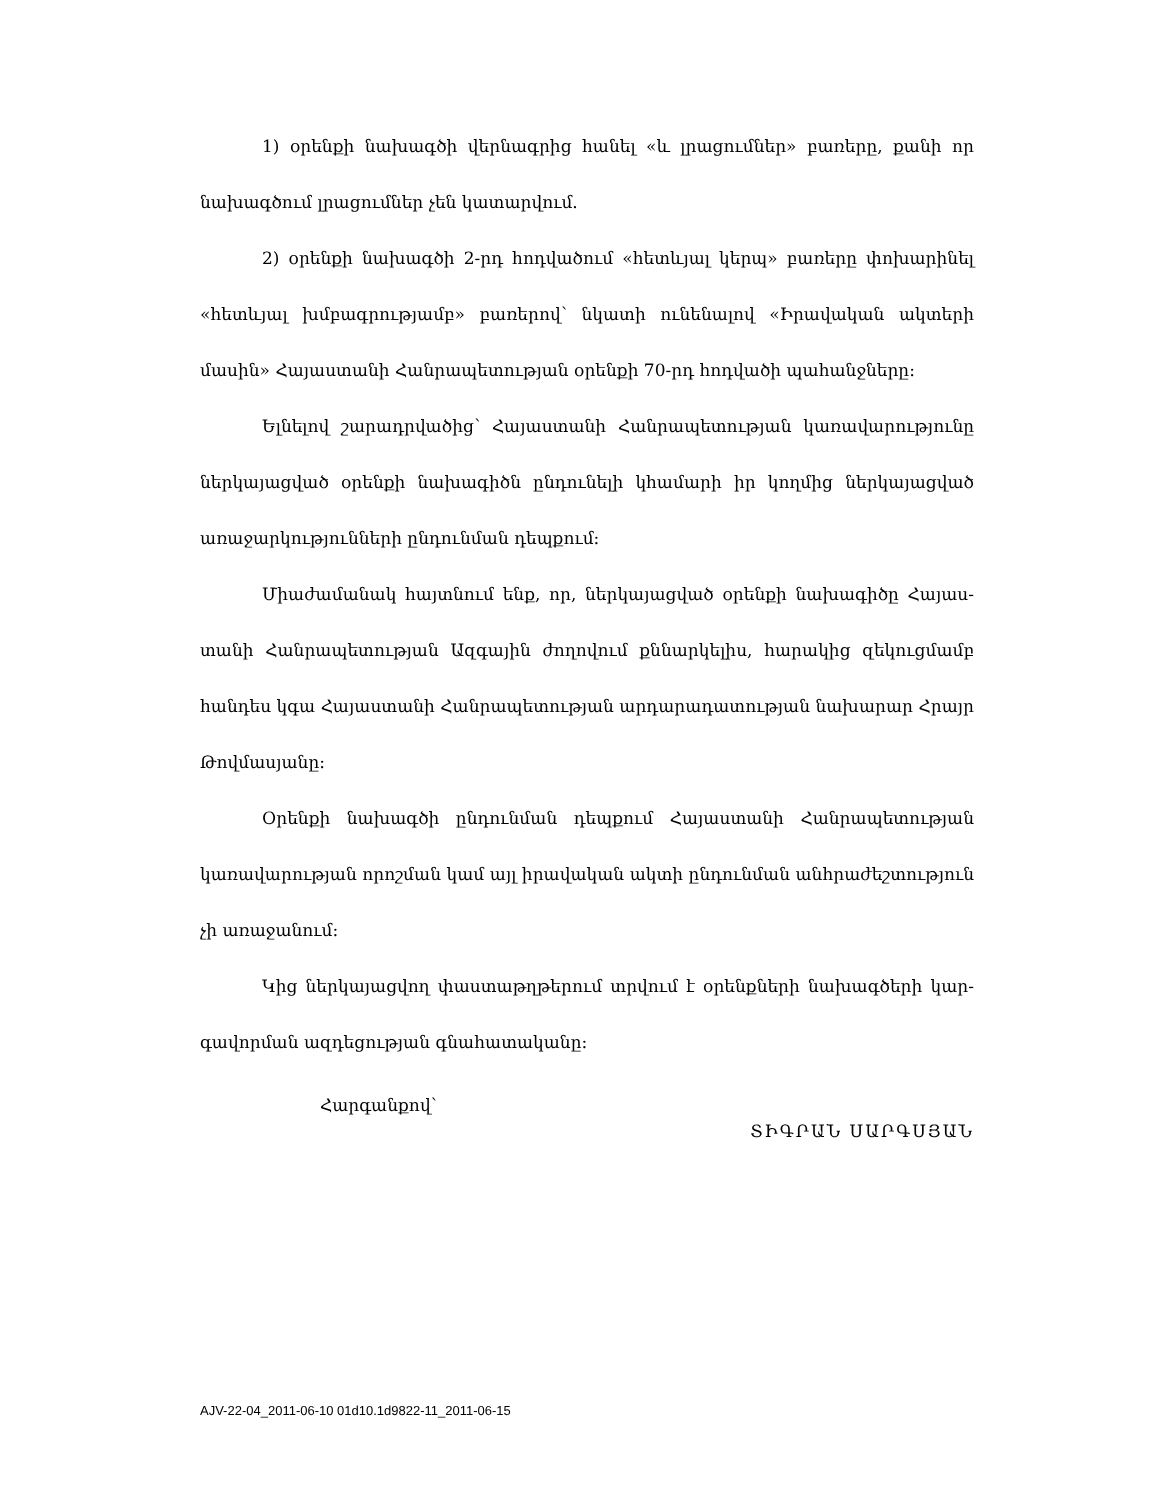1) օրենքի նախագծի վերնագրից հանել «և լրացումներ» բառերը, քանի որ նախագծում լրացումներ չեն կատարվում.
2) օրենքի նախագծի 2-րդ հոդվածում «հետևյալ կերպ» բառերը փոխարինել «հետևյալ խմբագրությամբ» բառերով՝ նկատի ունենալով «Իրավական ակտերի մասին» Հայաստանի Հանրապետության օրենքի 70-րդ հոդվածի պահանջները:
Ելնելով շարադրվածից՝ Հայաստանի Հանրապետության կառավարությունը ներ­կայացված օրենքի նախագիծն ընդունելի կհամարի իր կողմից ներկայացված առա­ջարկությունների ընդունման դեպքում:
Միաժամանակ հայտնում ենք, որ, ներկայացված օրենքի նախագիծը Հայաս­տանի Հանրապետության Ազգային ժողովում քննարկելիս, հարակից զեկուցմամբ հանդես կգա Հայաստանի Հանրապետության արդարադատության նախարար Հրայր Թովմասյանը:
Օրենքի նախագծի ընդունման դեպքում Հայաստանի Հանրապետության կառա­վարության որոշման կամ այլ իրավական ակտի ընդունման անհրաժեշտություն չի առաջանում:
Կից ներկայացվող փաստաթղթերում տրվում է օրենքների նախագծերի կար­գավորման ազդեցության գնահատականը:
Հարգանքով՝
ՏԻԳՐԱՆ ՍԱՐԳՍՅԱՆ
AJV-22-04_2011-06-10 01d10.1d9822-11_2011-06-15